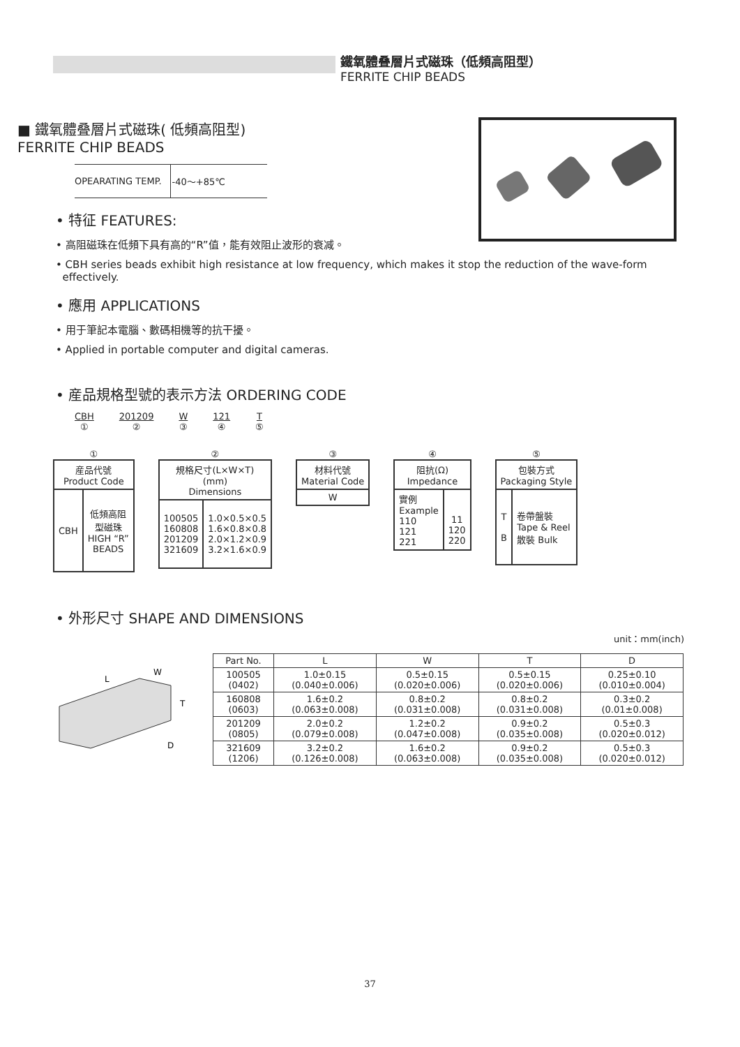鐵氧體叠層片式磁珠（低頻高阻型）
FERRITE CHIP BEADS
■ 鐵氧體叠層片式磁珠( 低頻高阻型)
FERRITE CHIP BEADS
| OPEARATING TEMP. | -40～+85℃ |
• 特征 FEATURES:
• 高阻磁珠在低頻下具有高的“R”值，能有效阻止波形的衰减。
• CBH series beads exhibit high resistance at low frequency, which makes it stop the reduction of the wave-form
effectively.
• 應用 APPLICATIONS
• 用于筆記本電腦、數碼相機等的抗干擾。
• Applied in portable computer and digital cameras.
• 産品規格型號的表示方法 ORDERING CODE
CBH
①
201209
②
W
③
121
④
T
⑤
①
| 産品代號 Product Code | |
| --- | --- |
| CBH | 低頻高阻 型磁珠 HIGH “R” BEADS |
②
| 規格尺寸(L×W×T) (mm) Dimensions | |
| --- | --- |
| 100505 160808 201209 321609 | 1.0×0.5×0.5 1.6×0.8×0.8 2.0×1.2×0.9 3.2×1.6×0.9 |
③
| 材料代號 Material Code |
| --- |
| W |
④
| 阻抗(Ω) Impedance | |
| --- | --- |
| 實例 Example 110 121 221 | 11 120 220 |
⑤
| 包裝方式 Packaging Style | |
| --- | --- |
| T B | 卷帶盤裝 Tape & Reel 散裝 Bulk |
• 外形尺寸 SHAPE AND DIMENSIONS
unit：mm(inch)
L
W
T
D
| Part No. | L | W | T | D |
| --- | --- | --- | --- | --- |
| 100505 (0402) | 1.0±0.15 (0.040±0.006) | 0.5±0.15 (0.020±0.006) | 0.5±0.15 (0.020±0.006) | 0.25±0.10 (0.010±0.004) |
| 160808 (0603) | 1.6±0.2 (0.063±0.008) | 0.8±0.2 (0.031±0.008) | 0.8±0.2 (0.031±0.008) | 0.3±0.2 (0.01±0.008) |
| 201209 (0805) | 2.0±0.2 (0.079±0.008) | 1.2±0.2 (0.047±0.008) | 0.9±0.2 (0.035±0.008) | 0.5±0.3 (0.020±0.012) |
| 321609 (1206) | 3.2±0.2 (0.126±0.008) | 1.6±0.2 (0.063±0.008) | 0.9±0.2 (0.035±0.008) | 0.5±0.3 (0.020±0.012) |
37